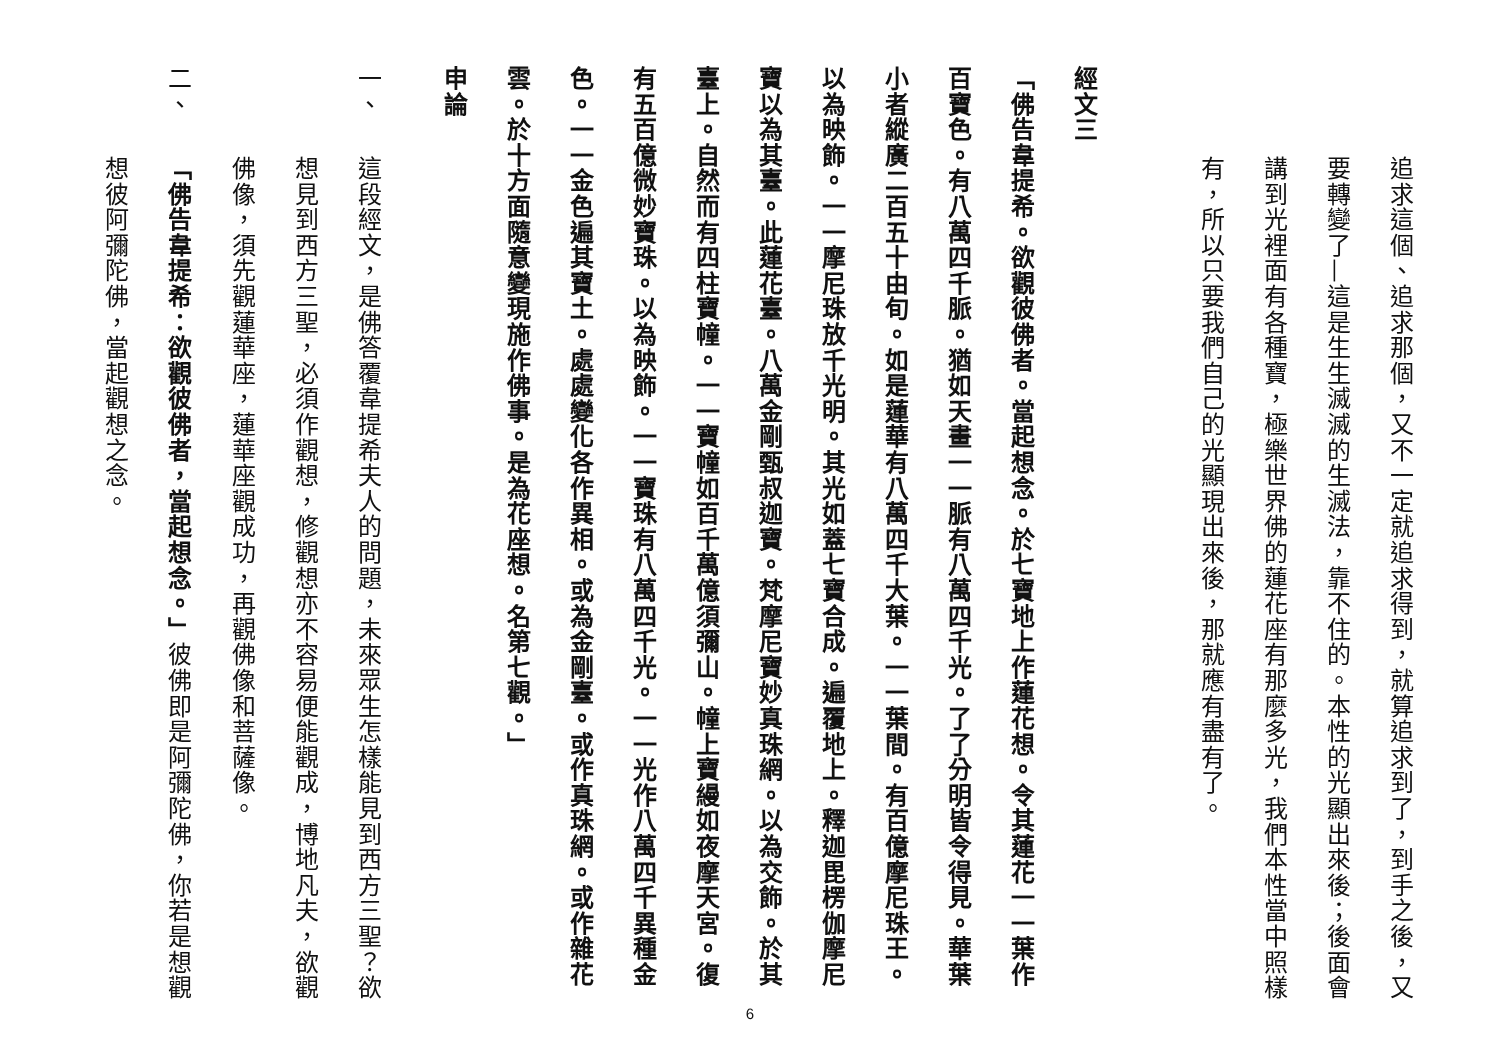追求這個、追求那個，又不一定就追求得到，就算追求到了，到手之後，又要轉變了—這是生生滅滅的生滅法，靠不住的。本性的光顯出來後；後面會講到光裡面有各種寶，極樂世界佛的蓮花座有那麼多光，我們本性當中照樣有，所以只要我們自己的光顯現出來後，那就應有盡有了。
經文三
「佛告韋提希。欲觀彼佛者。當起想念。於七寶地上作蓮花想。令其蓮花一一葉作百寶色。有八萬四千脈。猶如天畫一一脈有八萬四千光。了了分明皆令得見。華葉小者縱廣二百五十由旬。如是蓮華有八萬四千大葉。一一葉間。有百億摩尼珠王。以為映飾。一一摩尼珠放千光明。其光如蓋七寶合成。遍覆地上。釋迦毘楞伽摩尼寶以為其臺。此蓮花臺。八萬金剛甄叔迦寶。梵摩尼寶妙真珠網。以為交飾。於其臺上。自然而有四柱寶幢。一一寶幢如百千萬億須彌山。幢上寶縵如夜摩天宮。復有五百億微妙寶珠。以為映飾。一一寶珠有八萬四千光。一一光作八萬四千異種金色。一一金色遍其寶土。處處變化各作異相。或為金剛臺。或作真珠網。或作雜花雲。於十方面隨意變現施作佛事。是為花座想。名第七觀。」
申論
一、這段經文，是佛答覆韋提希夫人的問題，未來眾生怎樣能見到西方三聖？欲想見到西方三聖，必須作觀想，修觀想亦不容易便能觀成，博地凡夫，欲觀佛像，須先觀蓮華座，蓮華座觀成功，再觀佛像和菩薩像。
二、「佛告韋提希：欲觀彼佛者，當起想念。」彼佛即是阿彌陀佛，你若是想觀想彼阿彌陀佛，當起觀想之念。
6